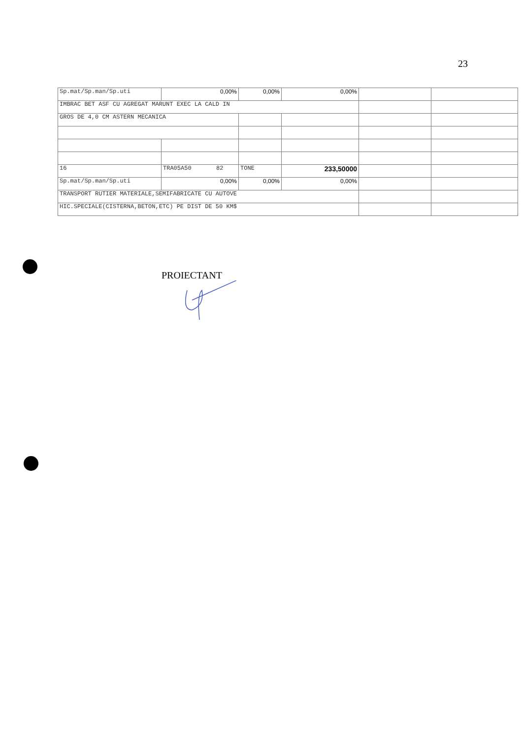23
| Sp.mat/Sp.man/Sp.uti | 0,00% | 0,00% | 0,00% | | |
| IMBRAC BET ASF CU AGREGAT MARUNT EXEC LA CALD IN | | | | | |
| GROS DE 4,0 CM ASTERN MECANICA | | | | | |
| 16 | TRA05A50 82 | TONE | 233,50000 | | |
| Sp.mat/Sp.man/Sp.uti | 0,00% | 0,00% | 0,00% | | |
| TRANSPORT RUTIER MATERIALE,SEMIFABRICATE CU AUTOVE | | | | | |
| HIC.SPECIALE(CISTERNA,BETON,ETC) PE DIST DE 50 KM$ | | | | | |
PROIECTANT